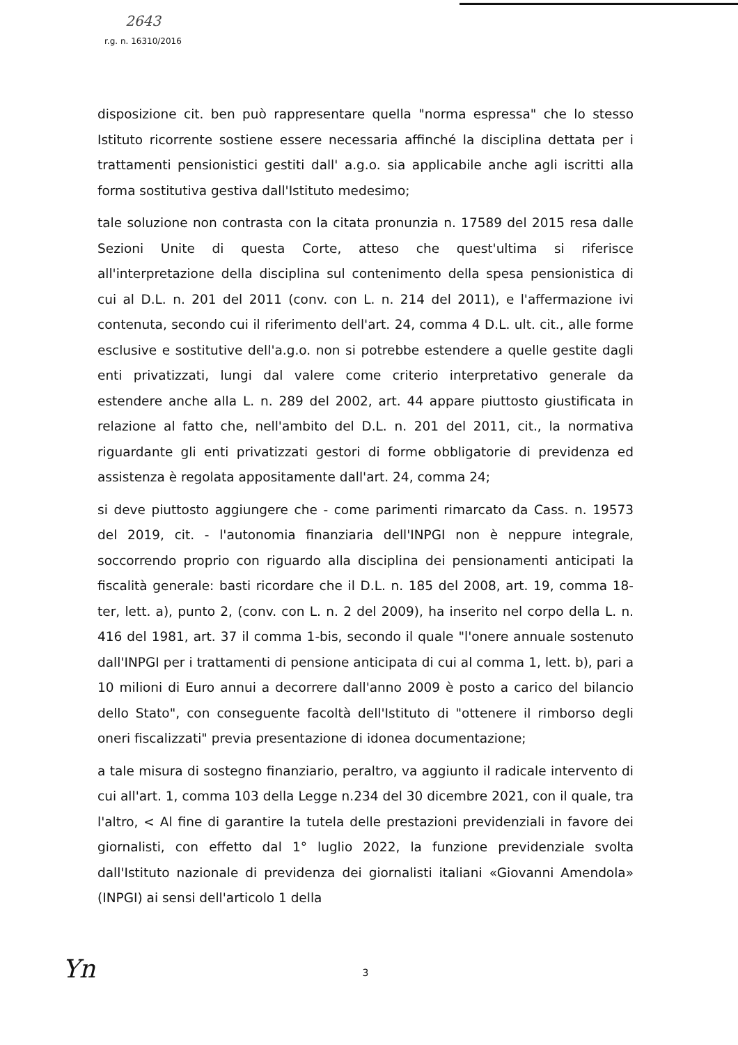2643
r.g. n. 16310/2016
disposizione cit. ben può rappresentare quella "norma espressa" che lo stesso Istituto ricorrente sostiene essere necessaria affinché la disciplina dettata per i trattamenti pensionistici gestiti dall' a.g.o. sia applicabile anche agli iscritti alla forma sostitutiva gestiva dall'Istituto medesimo;
tale soluzione non contrasta con la citata pronunzia n. 17589 del 2015 resa dalle Sezioni Unite di questa Corte, atteso che quest'ultima si riferisce all'interpretazione della disciplina sul contenimento della spesa pensionistica di cui al D.L. n. 201 del 2011 (conv. con L. n. 214 del 2011), e l'affermazione ivi contenuta, secondo cui il riferimento dell'art. 24, comma 4 D.L. ult. cit., alle forme esclusive e sostitutive dell'a.g.o. non si potrebbe estendere a quelle gestite dagli enti privatizzati, lungi dal valere come criterio interpretativo generale da estendere anche alla L. n. 289 del 2002, art. 44 appare piuttosto giustificata in relazione al fatto che, nell'ambito del D.L. n. 201 del 2011, cit., la normativa riguardante gli enti privatizzati gestori di forme obbligatorie di previdenza ed assistenza è regolata appositamente dall'art. 24, comma 24;
si deve piuttosto aggiungere che - come parimenti rimarcato da Cass. n. 19573 del 2019, cit. - l'autonomia finanziaria dell'INPGI non è neppure integrale, soccorrendo proprio con riguardo alla disciplina dei pensionamenti anticipati la fiscalità generale: basti ricordare che il D.L. n. 185 del 2008, art. 19, comma 18-ter, lett. a), punto 2, (conv. con L. n. 2 del 2009), ha inserito nel corpo della L. n. 416 del 1981, art. 37 il comma 1-bis, secondo il quale "l'onere annuale sostenuto dall'INPGI per i trattamenti di pensione anticipata di cui al comma 1, lett. b), pari a 10 milioni di Euro annui a decorrere dall'anno 2009 è posto a carico del bilancio dello Stato", con conseguente facoltà dell'Istituto di "ottenere il rimborso degli oneri fiscalizzati" previa presentazione di idonea documentazione;
a tale misura di sostegno finanziario, peraltro, va aggiunto il radicale intervento di cui all'art. 1, comma 103 della Legge n.234 del 30 dicembre 2021, con il quale, tra l'altro, < Al fine di garantire la tutela delle prestazioni previdenziali in favore dei giornalisti, con effetto dal 1° luglio 2022, la funzione previdenziale svolta dall'Istituto nazionale di previdenza dei giornalisti italiani «Giovanni Amendola» (INPGI) ai sensi dell'articolo 1 della
3
Yn